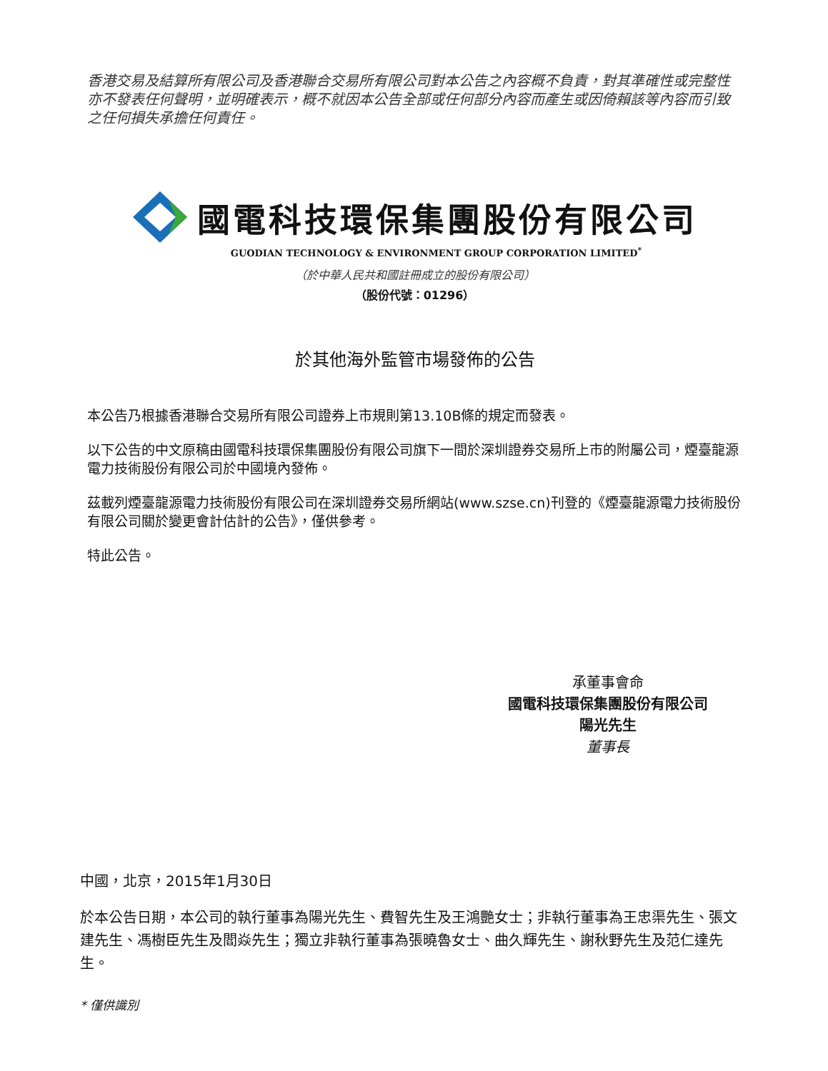香港交易及結算所有限公司及香港聯合交易所有限公司對本公告之內容概不負責，對其準確性或完整性亦不發表任何聲明，並明確表示，概不就因本公告全部或任何部分內容而產生或因倚賴該等內容而引致之任何損失承擔任何責任。
國電科技環保集團股份有限公司
GUODIAN TECHNOLOGY & ENVIRONMENT GROUP CORPORATION LIMITED<sup>*</sup>
（於中華人民共和國註冊成立的股份有限公司）
（股份代號：01296）
於其他海外監管市場發佈的公告
本公告乃根據香港聯合交易所有限公司證券上市規則第13.10B條的規定而發表。
以下公告的中文原稿由國電科技環保集團股份有限公司旗下一間於深圳證券交易所上市的附屬公司，煙臺龍源電力技術股份有限公司於中國境內發佈。
茲載列煙臺龍源電力技術股份有限公司在深圳證券交易所網站(www.szse.cn)刊登的《煙臺龍源電力技術股份有限公司關於變更會計估計的公告》，僅供參考。
特此公告。
承董事會命
國電科技環保集團股份有限公司
陽光先生
董事長
中國，北京，2015年1月30日
於本公告日期，本公司的執行董事為陽光先生、費智先生及王鴻艷女士；非執行董事為王忠渠先生、張文建先生、馮樹臣先生及閻焱先生；獨立非執行董事為張曉魯女士、曲久輝先生、謝秋野先生及范仁達先生。
* 僅供識別